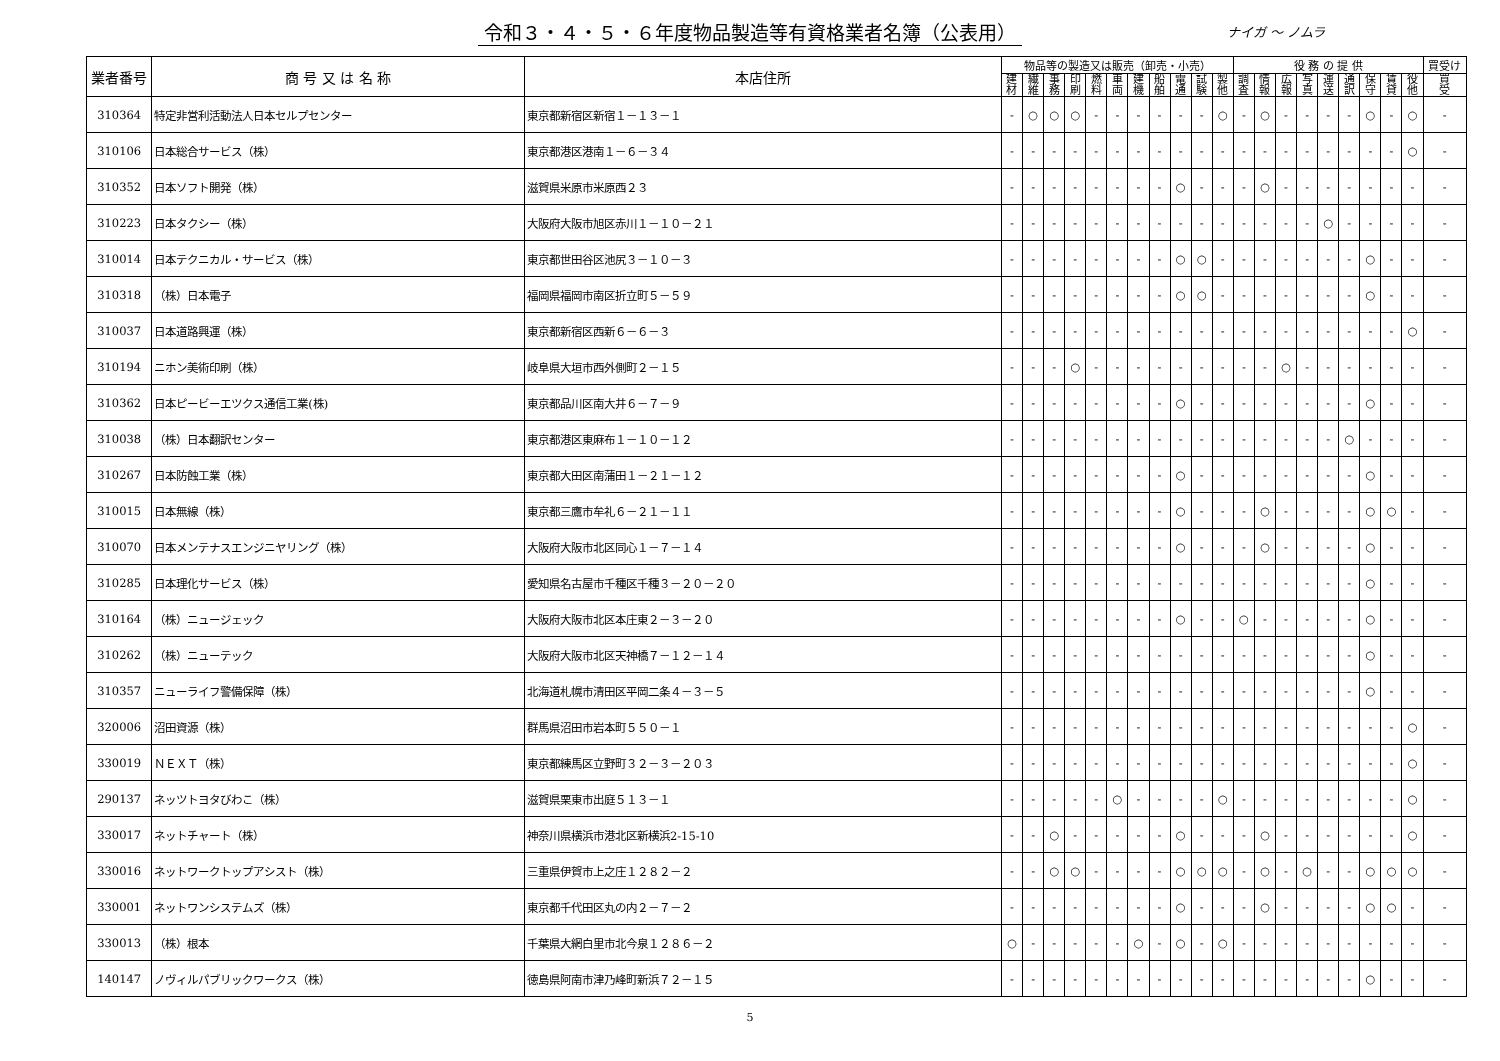令和３・４・５・６年度物品製造等有資格業者名簿（公表用）
ナイガ 〜 ノムラ
| 業者番号 | 商 号 又 は 名 称 | 本店住所 | 物品等の製造又は販売（卸売・小売） | | | | | | | | | | | 役 務 の 提 供 | | | | | | | | | 買受け |
| --- | --- | --- | --- | --- | --- | --- | --- | --- | --- | --- | --- | --- | --- | --- | --- | --- | --- | --- | --- | --- | --- | --- | --- |
| | | | 建 材 | 繊 維 | 事 務 | 印 刷 | 燃 料 | 車 両 | 建 機 | 船 舶 | 電 通 | 試 験 | 製 他 | 調 査 | 情 報 | 広 報 | 写 真 | 運 送 | 通 訳 | 保 守 | 賃 貸 | 役 他 | 買 受 |
| 310364 | 特定非営利活動法人日本セルプセンター | 東京都新宿区新宿１－１３－１ | - | ○ | ○ | ○ | - | - | - | - | - | - | ○ | - | ○ | - | - | - | - | ○ | - | ○ | - |
| 310106 | 日本総合サービス（株） | 東京都港区港南１－６－３４ | - | - | - | - | - | - | - | - | - | - | - | - | - | - | - | - | - | - | - | ○ | - |
| 310352 | 日本ソフト開発（株） | 滋賀県米原市米原西２３ | - | - | - | - | - | - | - | - | ○ | - | - | - | ○ | - | - | - | - | - | - | - | - |
| 310223 | 日本タクシー（株） | 大阪府大阪市旭区赤川１－１０－２１ | - | - | - | - | - | - | - | - | - | - | - | - | - | - | - | ○ | - | - | - | - | - |
| 310014 | 日本テクニカル・サービス（株） | 東京都世田谷区池尻３－１０－３ | - | - | - | - | - | - | - | - | ○ | ○ | - | - | - | - | - | - | - | ○ | - | - | - |
| 310318 | （株）日本電子 | 福岡県福岡市南区折立町５－５９ | - | - | - | - | - | - | - | - | ○ | ○ | - | - | - | - | - | - | - | ○ | - | - | - |
| 310037 | 日本道路興運（株） | 東京都新宿区西新６－６－３ | - | - | - | - | - | - | - | - | - | - | - | - | - | - | - | - | - | - | - | ○ | - |
| 310194 | ニホン美術印刷（株） | 岐阜県大垣市西外側町２－１５ | - | - | - | ○ | - | - | - | - | - | - | - | - | - | ○ | - | - | - | - | - | - | - |
| 310362 | 日本ピービーエツクス通信工業(株) | 東京都品川区南大井６－７－９ | - | - | - | - | - | - | - | - | ○ | - | - | - | - | - | - | - | - | ○ | - | - | - |
| 310038 | （株）日本翻訳センター | 東京都港区東麻布１－１０－１２ | - | - | - | - | - | - | - | - | - | - | - | - | - | - | - | - | ○ | - | - | - | - |
| 310267 | 日本防蝕工業（株） | 東京都大田区南蒲田１－２１－１２ | - | - | - | - | - | - | - | - | ○ | - | - | - | - | - | - | - | - | ○ | - | - | - |
| 310015 | 日本無線（株） | 東京都三鷹市牟礼６－２１－１１ | - | - | - | - | - | - | - | - | ○ | - | - | - | ○ | - | - | - | - | ○ | ○ | - | - |
| 310070 | 日本メンテナスエンジニヤリング（株） | 大阪府大阪市北区同心１－７－１４ | - | - | - | - | - | - | - | - | ○ | - | - | - | ○ | - | - | - | - | ○ | - | - | - |
| 310285 | 日本理化サービス（株） | 愛知県名古屋市千種区千種３－２０－２０ | - | - | - | - | - | - | - | - | - | - | - | - | - | - | - | - | - | ○ | - | - | - |
| 310164 | （株）ニュージェック | 大阪府大阪市北区本庄東２－３－２０ | - | - | - | - | - | - | - | - | ○ | - | - | ○ | - | - | - | - | - | ○ | - | - | - |
| 310262 | （株）ニューテック | 大阪府大阪市北区天神橋７－１２－１４ | - | - | - | - | - | - | - | - | - | - | - | - | - | - | - | - | - | ○ | - | - | - |
| 310357 | ニューライフ警備保障（株） | 北海道札幌市清田区平岡二条４－３－５ | - | - | - | - | - | - | - | - | - | - | - | - | - | - | - | - | - | ○ | - | - | - |
| 320006 | 沼田資源（株） | 群馬県沼田市岩本町５５０－１ | - | - | - | - | - | - | - | - | - | - | - | - | - | - | - | - | - | - | - | ○ | - |
| 330019 | ＮＥＸＴ（株） | 東京都練馬区立野町３２－３－２０３ | - | - | - | - | - | - | - | - | - | - | - | - | - | - | - | - | - | - | - | ○ | - |
| 290137 | ネッツトヨタびわこ（株） | 滋賀県栗東市出庭５１３－１ | - | - | - | - | - | ○ | - | - | - | - | ○ | - | - | - | - | - | - | - | - | ○ | - |
| 330017 | ネットチャート（株） | 神奈川県横浜市港北区新横浜2-15-10 | - | - | ○ | - | - | - | - | - | ○ | - | - | - | ○ | - | - | - | - | - | - | ○ | - |
| 330016 | ネットワークトップアシスト（株） | 三重県伊賀市上之庄１２８２－２ | - | - | ○ | ○ | - | - | - | - | ○ | ○ | ○ | - | ○ | - | ○ | - | - | ○ | ○ | ○ | - |
| 330001 | ネットワンシステムズ（株） | 東京都千代田区丸の内２－７－２ | - | - | - | - | - | - | - | - | ○ | - | - | - | ○ | - | - | - | - | ○ | ○ | - | - |
| 330013 | （株）根本 | 千葉県大網白里市北今泉１２８６－２ | ○ | - | - | - | - | - | ○ | - | ○ | - | ○ | - | - | - | - | - | - | - | - | - | - |
| 140147 | ノヴィルパブリックワークス（株） | 徳島県阿南市津乃峰町新浜７２－１５ | - | - | - | - | - | - | - | - | - | - | - | - | - | - | - | - | - | ○ | - | - | - |
5